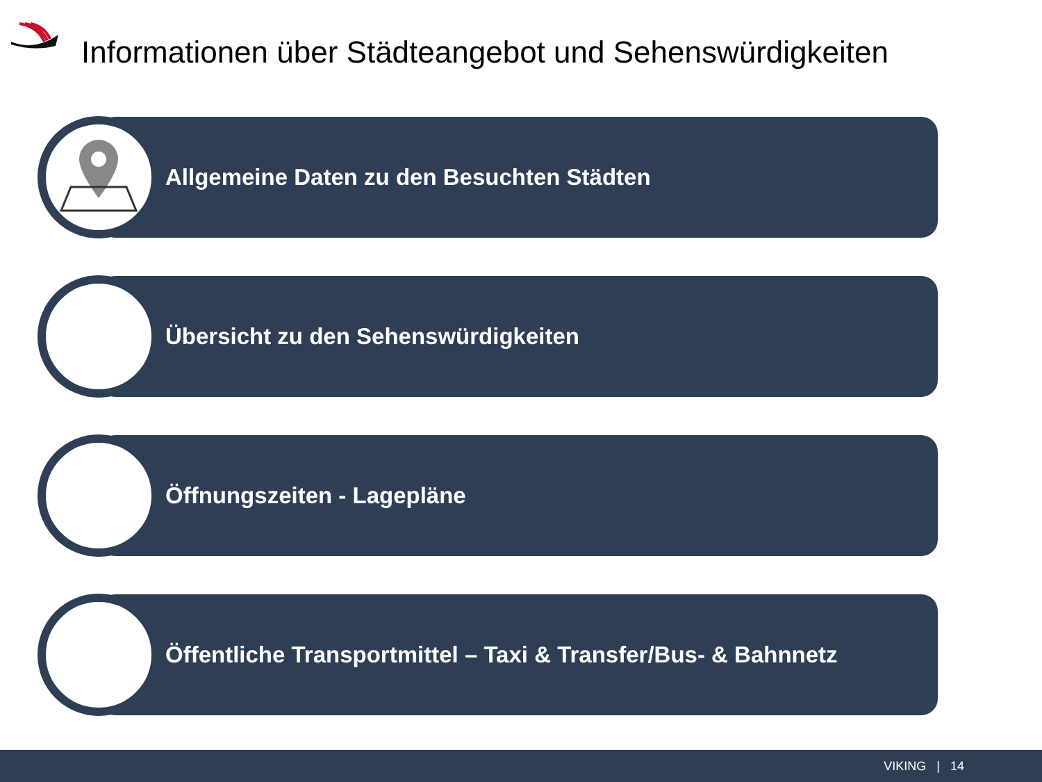Informationen über Städteangebot und Sehenswürdigkeiten
Allgemeine Daten zu den Besuchten Städten
Übersicht zu den Sehenswürdigkeiten
Öffnungszeiten - Lagepläne
Öffentliche Transportmittel – Taxi & Transfer/Bus- & Bahnnetz
VIKING | 14